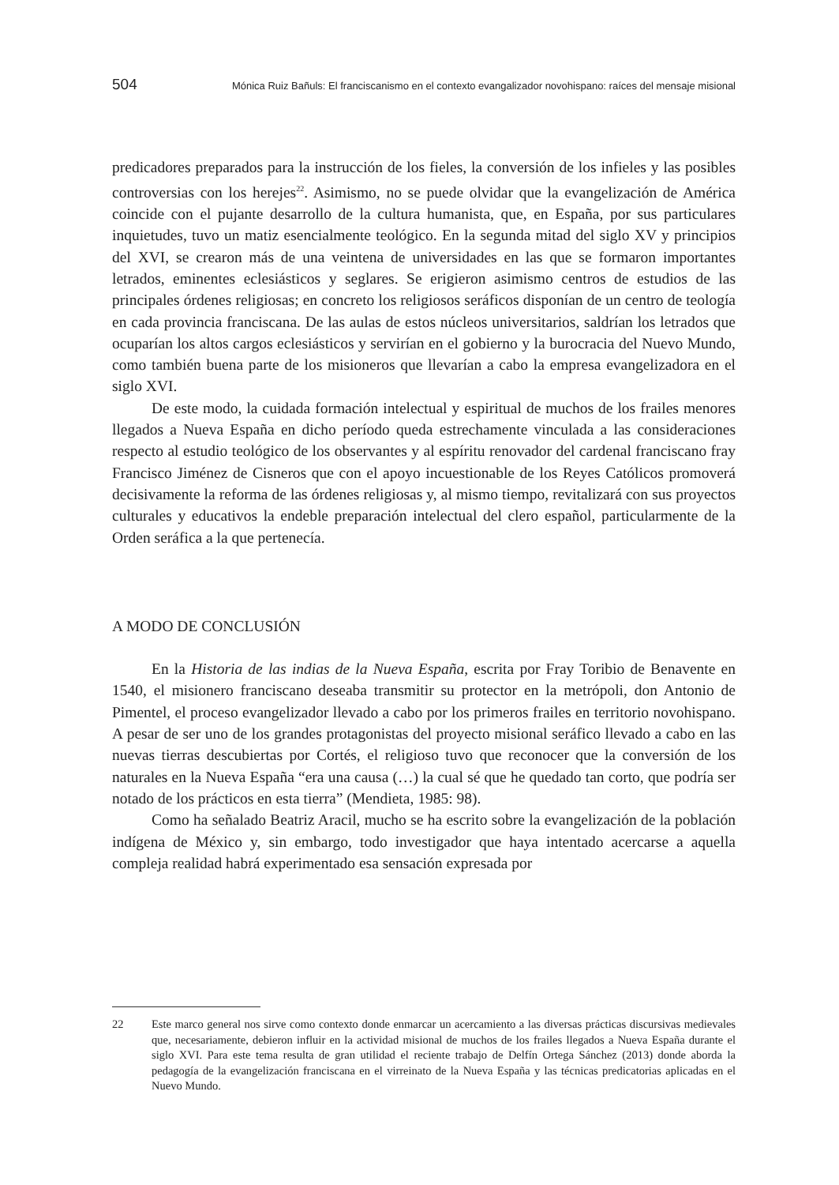504 Mónica Ruiz Bañuls: El franciscanismo en el contexto evangalizador novohispano: raíces del mensaje misional
predicadores preparados para la instrucción de los fieles, la conversión de los infieles y las posibles controversias con los herejes<sup>22</sup>. Asimismo, no se puede olvidar que la evan­gelización de América coincide con el pujante desarrollo de la cultura humanista, que, en España, por sus particulares inquietudes, tuvo un matiz esencialmente teológico. En la segunda mitad del siglo XV y principios del XVI, se crearon más de una veintena de universidades en las que se formaron importantes letrados, eminentes eclesiásticos y se­glares. Se erigieron asimismo centros de estudios de las principales órdenes religiosas; en concreto los religiosos seráficos disponían de un centro de teología en cada provincia franciscana. De las aulas de estos núcleos universitarios, saldrían los letrados que ocu­parían los altos cargos eclesiásticos y servirían en el gobierno y la burocracia del Nuevo Mundo, como también buena parte de los misioneros que llevarían a cabo la empresa evangelizadora en el siglo XVI.
De este modo, la cuidada formación intelectual y espiritual de muchos de los frailes menores llegados a Nueva España en dicho período queda estrechamente vinculada a las consideraciones respecto al estudio teológico de los observantes y al espíritu renovador del cardenal franciscano fray Francisco Jiménez de Cisneros que con el apoyo incuestio­nable de los Reyes Católicos promoverá decisivamente la reforma de las órdenes religio­sas y, al mismo tiempo, revitalizará con sus proyectos culturales y educativos la endeble preparación intelectual del clero español, particularmente de la Orden seráfica a la que pertenecía.
A MODO DE CONCLUSIÓN
En la Historia de las indias de la Nueva España, escrita por Fray Toribio de Benavente en 1540, el misionero franciscano deseaba transmitir su protector en la metró­poli, don Antonio de Pimentel, el proceso evangelizador llevado a cabo por los primeros frailes en territorio novohispano. A pesar de ser uno de los grandes protagonistas del proyecto misional seráfico llevado a cabo en las nuevas tierras descubiertas por Cortés, el religioso tuvo que reconocer que la conversión de los naturales en la Nueva España “era una causa (…) la cual sé que he quedado tan corto, que podría ser notado de los prácticos en esta tierra” (Mendieta, 1985: 98).
Como ha señalado Beatriz Aracil, mucho se ha escrito sobre la evangelización de la población indígena de México y, sin embargo, todo investigador que haya intentado acercarse a aquella compleja realidad habrá experimentado esa sensación expresada por
22 Este marco general nos sirve como contexto donde enmarcar un acercamiento a las diversas prácticas discursivas medievales que, necesariamente, debieron influir en la actividad misional de muchos de los frailes llegados a Nueva España durante el siglo XVI. Para este tema resulta de gran utilidad el reciente trabajo de Delfín Ortega Sánchez (2013) donde aborda la pedagogía de la evangelización franciscana en el virreinato de la Nueva España y las técnicas predicatorias aplicadas en el Nuevo Mundo.